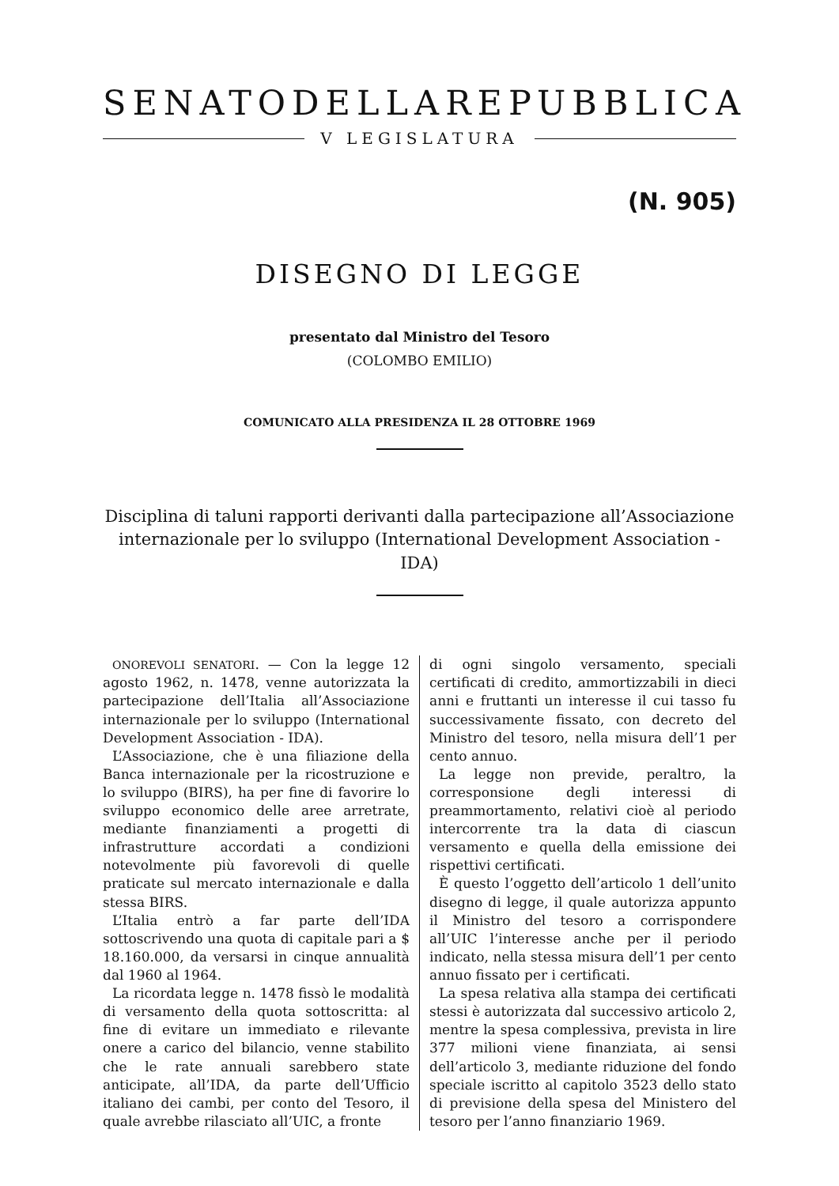SENATO DELLA REPUBBLICA
V LEGISLATURA
(N. 905)
DISEGNO DI LEGGE
presentato dal Ministro del Tesoro
(COLOMBO EMILIO)
COMUNICATO ALLA PRESIDENZA IL 28 OTTOBRE 1969
Disciplina di taluni rapporti derivanti dalla partecipazione all’Associazione internazionale per lo sviluppo (International Development Association - IDA)
ONOREVOLI SENATORI. — Con la legge 12 agosto 1962, n. 1478, venne autorizzata la partecipazione dell’Italia all’Associazione internazionale per lo sviluppo (International Development Association - IDA).
L’Associazione, che è una filiazione della Banca internazionale per la ricostruzione e lo sviluppo (BIRS), ha per fine di favorire lo sviluppo economico delle aree arretrate, mediante finanziamenti a progetti di infrastrutture accordati a condizioni notevolmente più favorevoli di quelle praticate sul mercato internazionale e dalla stessa BIRS.
L’Italia entrò a far parte dell’IDA sottoscrivendo una quota di capitale pari a $ 18.160.000, da versarsi in cinque annualità dal 1960 al 1964.
La ricordata legge n. 1478 fissò le modalità di versamento della quota sottoscritta: al fine di evitare un immediato e rilevante onere a carico del bilancio, venne stabilito che le rate annuali sarebbero state anticipate, all’IDA, da parte dell’Ufficio italiano dei cambi, per conto del Tesoro, il quale avrebbe rilasciato all’UIC, a fronte
di ogni singolo versamento, speciali certificati di credito, ammortizzabili in dieci anni e fruttanti un interesse il cui tasso fu successivamente fissato, con decreto del Ministro del tesoro, nella misura dell’1 per cento annuo.
La legge non previde, peraltro, la corresponsione degli interessi di preammortamento, relativi cioè al periodo intercorrente tra la data di ciascun versamento e quella della emissione dei rispettivi certificati.
È questo l’oggetto dell’articolo 1 dell’unito disegno di legge, il quale autorizza appunto il Ministro del tesoro a corrispondere all’UIC l’interesse anche per il periodo indicato, nella stessa misura dell’1 per cento annuo fissato per i certificati.
La spesa relativa alla stampa dei certificati stessi è autorizzata dal successivo articolo 2, mentre la spesa complessiva, prevista in lire 377 milioni viene finanziata, ai sensi dell’articolo 3, mediante riduzione del fondo speciale iscritto al capitolo 3523 dello stato di previsione della spesa del Ministero del tesoro per l’anno finanziario 1969.